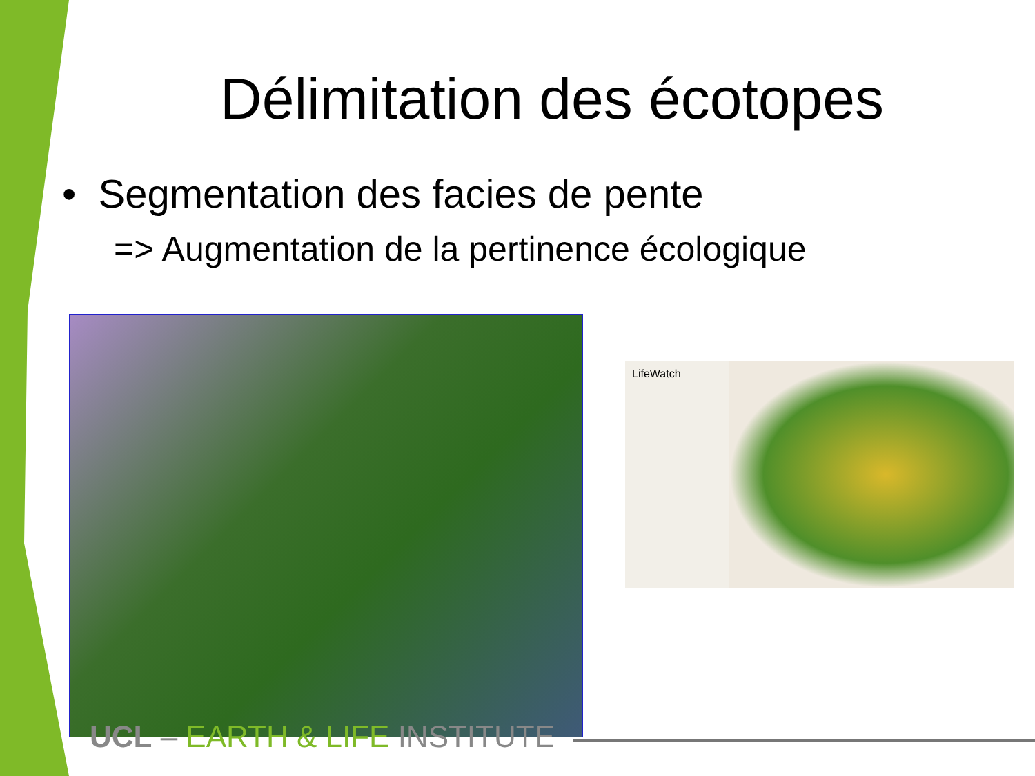Délimitation des écotopes
• Segmentation des facies de pente
=> Augmentation de la pertinence écologique
LifeWatch
UCL – EARTH & LIFE INSTITUTE